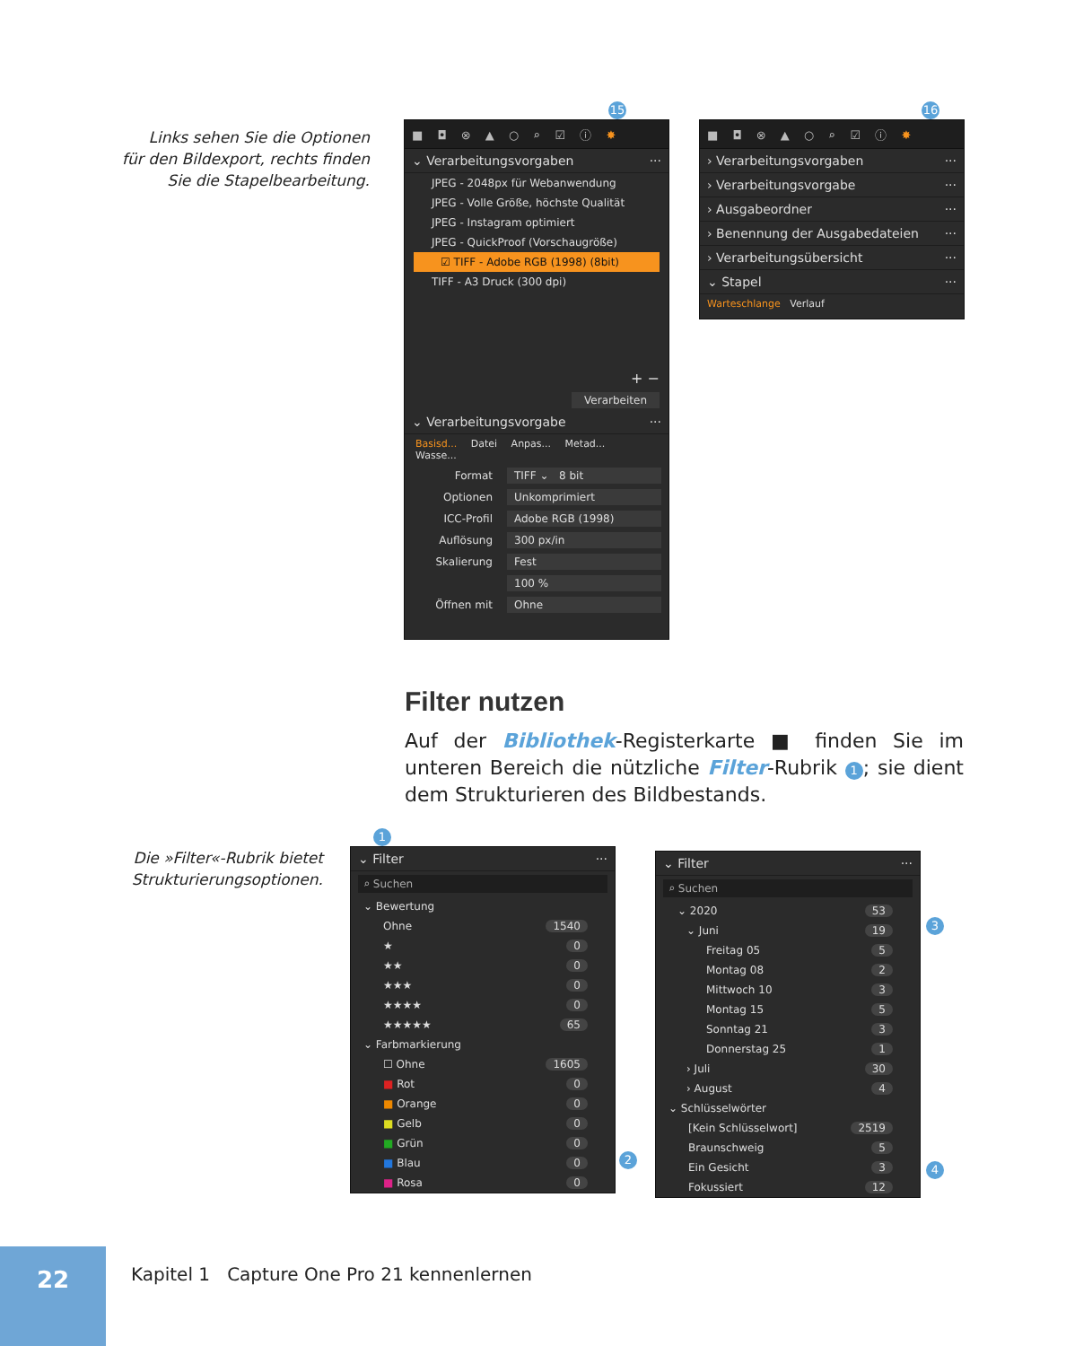Links sehen Sie die Optionen
für den Bildexport, rechts finden
Sie die Stapelbearbeitung.
15
■ ◘ ⊗ ▲ ○ ⌕ ☑ ⓘ ✸
⌄ Verarbeitungsvorgaben ···
JPEG - 2048px für Webanwendung
JPEG - Volle Größe, höchste Qualität
JPEG - Instagram optimiert
JPEG - QuickProof (Vorschaugröße)
☑ TIFF - Adobe RGB (1998) (8bit)
TIFF - A3 Druck (300 dpi)
+ −
Verarbeiten
⌄ Verarbeitungsvorgabe ···
Basisd... Datei Anpas... Metad... Wasse...
Format TIFF ⌄ 8 bit
Optionen Unkomprimiert
ICC-Profil Adobe RGB (1998)
Auflösung 300 px/in
Skalierung Fest
100 %
Öffnen mit Ohne
16
■ ◘ ⊗ ▲ ○ ⌕ ☑ ⓘ ✸
› Verarbeitungsvorgaben ···
› Verarbeitungsvorgabe ···
› Ausgabeordner ···
› Benennung der Ausgabedateien ···
› Verarbeitungsübersicht ···
⌄ Stapel ···
Warteschlange Verlauf
Filter nutzen
Auf der Bibliothek-Registerkarte ■ finden Sie im unteren Bereich die nützliche Filter-Rubrik 1; sie dient dem Struktu­rieren des Bildbestands.
Die »Filter«-Rubrik bietet
Strukturierungsoptionen.
1
⌄ Filter ···
⌕ Suchen
⌄ Bewertung
Ohne 1540
★ 0
★★ 0
★★★ 0
★★★★ 0
★★★★★ 65
⌄ Farbmarkierung
☐ Ohne 1605
■ Rot 0
■ Orange 0
■ Gelb 0
■ Grün 0
■ Blau 0
■ Rosa 0
2
⌄ Filter ···
⌕ Suchen
⌄ 2020 53
⌄ Juni 19
Freitag 05 5
Montag 08 2
Mittwoch 10 3
Montag 15 5
Sonntag 21 3
Donnerstag 25 1
› Juli 30
› August 4
⌄ Schlüsselwörter
[Kein Schlüsselwort] 2519
Braunschweig 5
Ein Gesicht 3
Fokussiert 12
3
4
22
Kapitel 1 Capture One Pro 21 kennenlernen